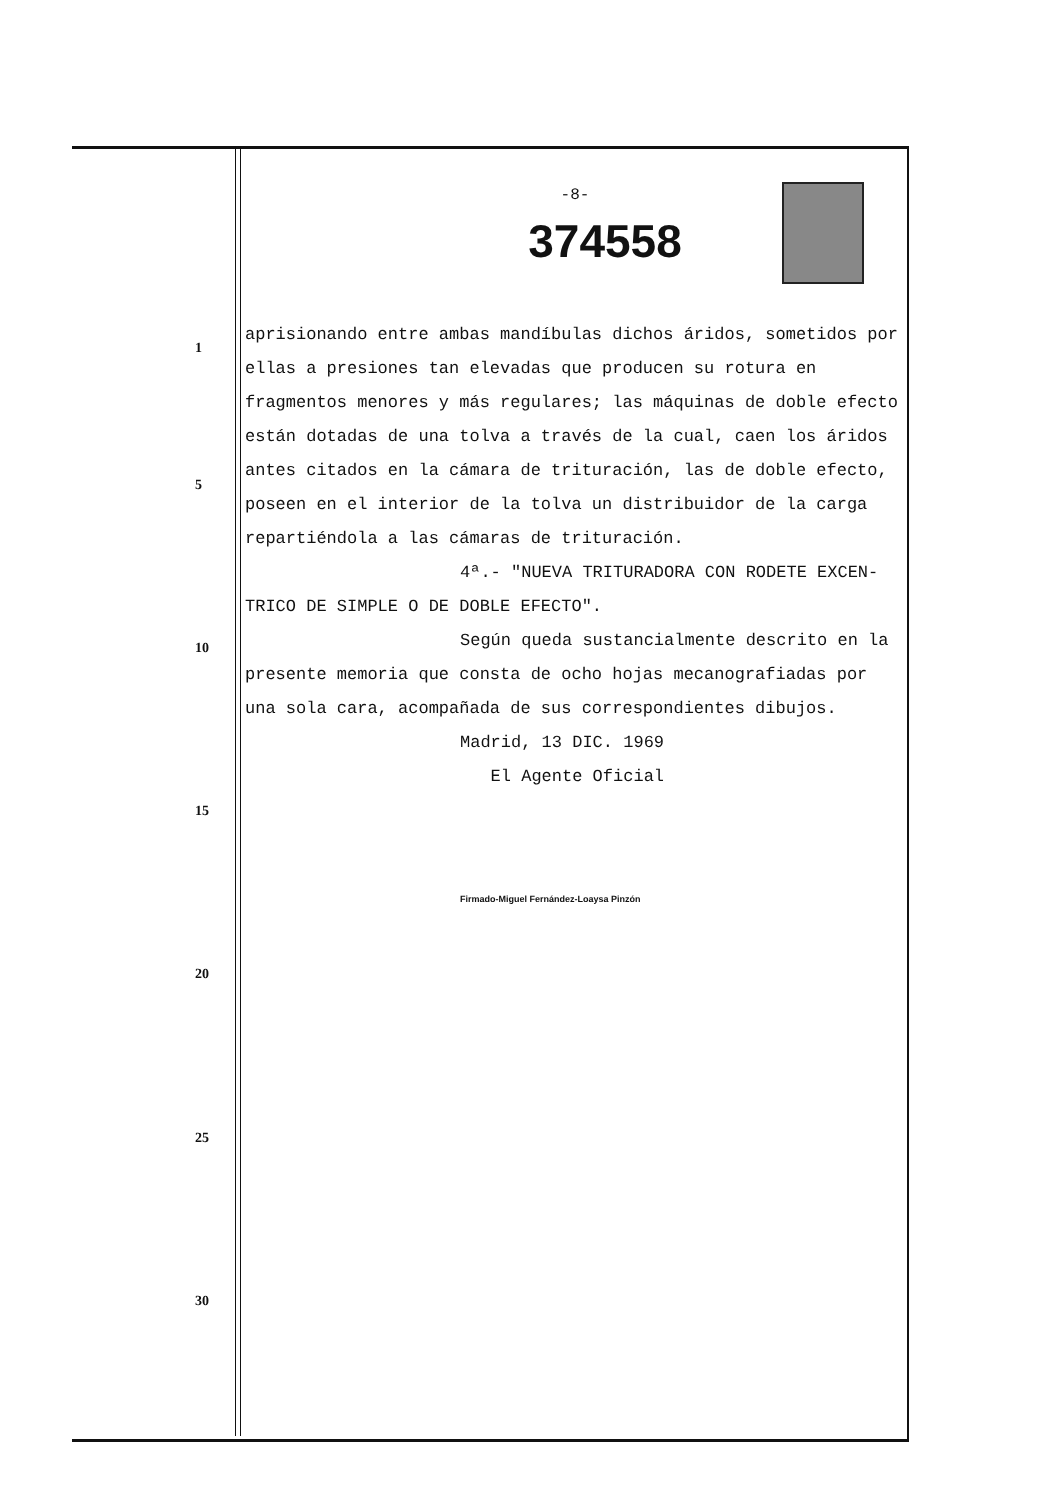1
5
10
15
20
25
30
-8-
374558
aprisionando entre ambas mandíbulas dichos áridos, sometidos por ellas a presiones tan elevadas que producen su rotura en fragmentos menores y más regulares; las máquinas de doble efecto están dotadas de una tolva a través de la cual, caen los áridos antes citados en la cámara de trituración, las de doble efecto, poseen en el interior de la tolva un distribuidor de la carga repartiéndola a las cámaras de trituración.
4ª.- "NUEVA TRITURADORA CON RODETE EXCEN-
TRICO DE SIMPLE O DE DOBLE EFECTO".
Según queda sustancialmente descrito en la
presente memoria que consta de ocho hojas mecanografiadas por una sola cara, acompañada de sus correspondientes dibujos.
Madrid, 13 DIC. 1969
El Agente Oficial
Firmado-Miguel Fernández-Loaysa Pinzón